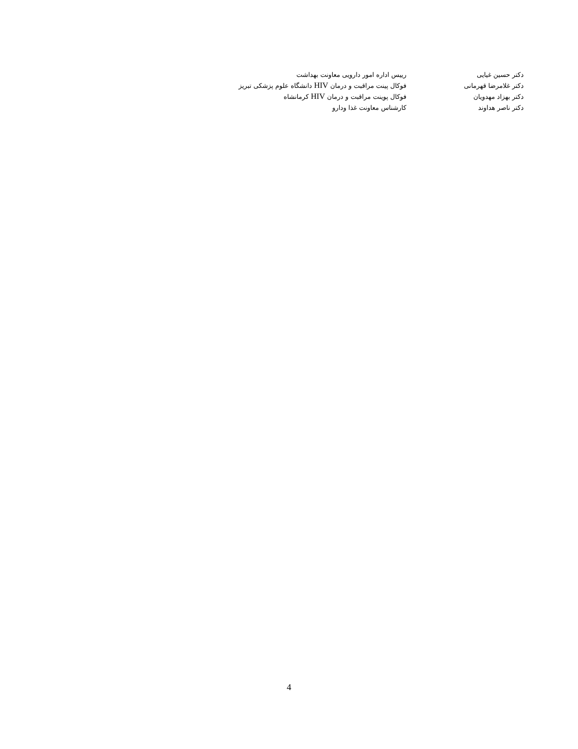| دکتر حسین غیایی | رییس اداره امور دارویی معاونت بهداشت |
| دکتر غلامرضا قهرمانی | فوکال پینت مراقبت و درمان HIV دانشگاه علوم پزشکی تبریز |
| دکتر بهزاد مهدویان | فوکال پوینت مراقبت و درمان HIV کرمانشاه |
| دکتر ناصر هداوند | کارشناس معاونت غذا ودارو |
4